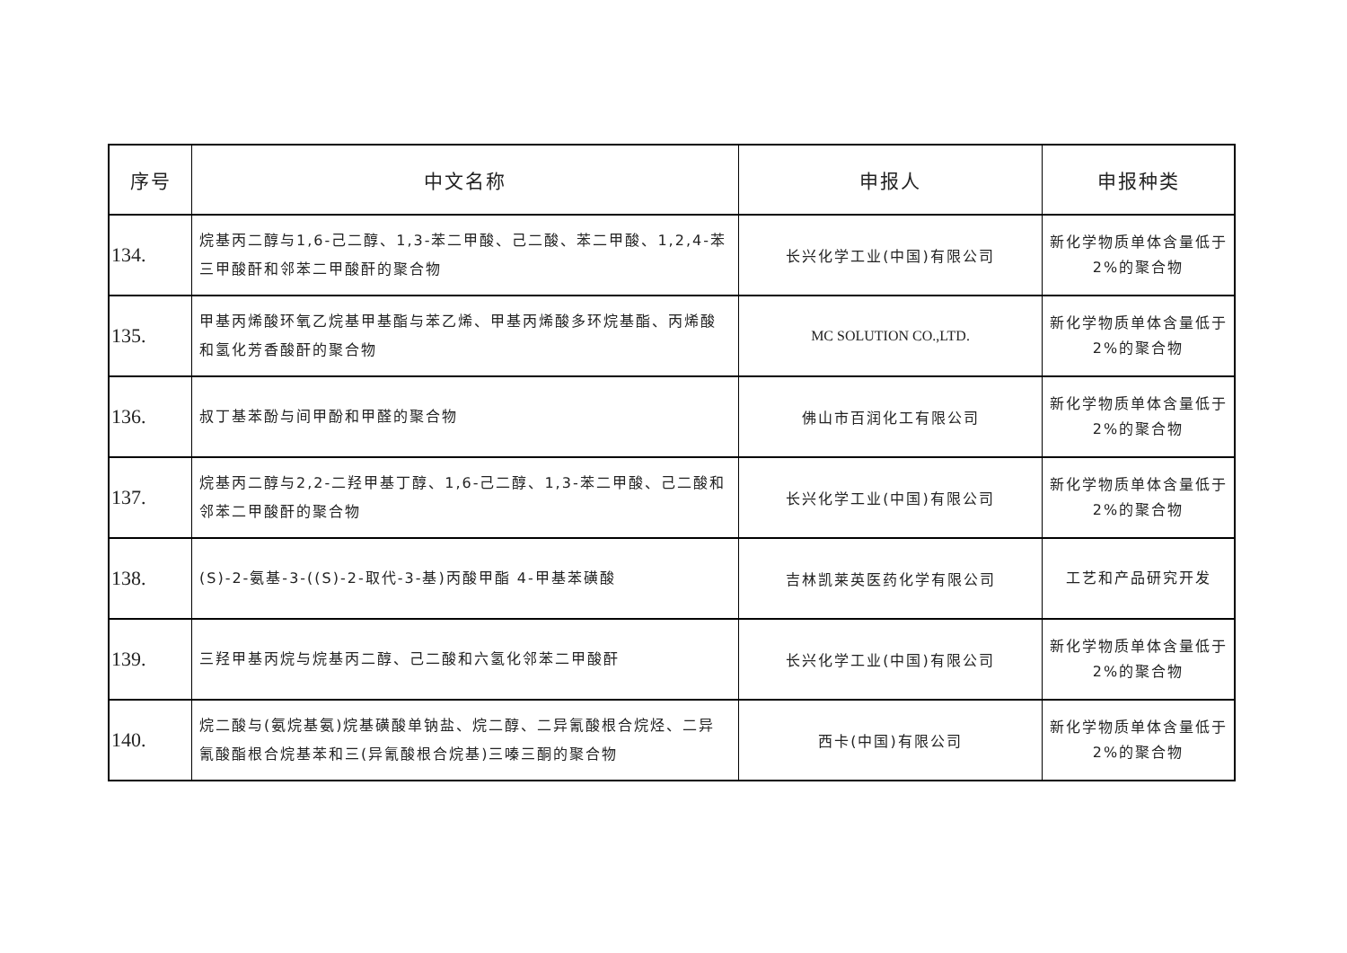| 序号 | 中文名称 | 申报人 | 申报种类 |
| --- | --- | --- | --- |
| 134. | 烷基丙二醇与1,6-己二醇、1,3-苯二甲酸、己二酸、苯二甲酸、1,2,4-苯三甲酸酐和邻苯二甲酸酐的聚合物 | 长兴化学工业(中国)有限公司 | 新化学物质单体含量低于2%的聚合物 |
| 135. | 甲基丙烯酸环氧乙烷基甲基酯与苯乙烯、甲基丙烯酸多环烷基酯、丙烯酸和氢化芳香酸酐的聚合物 | MC SOLUTION CO.,LTD. | 新化学物质单体含量低于2%的聚合物 |
| 136. | 叔丁基苯酚与间甲酚和甲醛的聚合物 | 佛山市百润化工有限公司 | 新化学物质单体含量低于2%的聚合物 |
| 137. | 烷基丙二醇与2,2-二羟甲基丁醇、1,6-己二醇、1,3-苯二甲酸、己二酸和邻苯二甲酸酐的聚合物 | 长兴化学工业(中国)有限公司 | 新化学物质单体含量低于2%的聚合物 |
| 138. | (S)-2-氨基-3-((S)-2-取代-3-基)丙酸甲酯 4-甲基苯磺酸 | 吉林凯莱英医药化学有限公司 | 工艺和产品研究开发 |
| 139. | 三羟甲基丙烷与烷基丙二醇、己二酸和六氢化邻苯二甲酸酐 | 长兴化学工业(中国)有限公司 | 新化学物质单体含量低于2%的聚合物 |
| 140. | 烷二酸与(氨烷基氨)烷基磺酸单钠盐、烷二醇、二异氰酸根合烷烃、二异氰酸酯根合烷基苯和三(异氰酸根合烷基)三嗪三酮的聚合物 | 西卡(中国)有限公司 | 新化学物质单体含量低于2%的聚合物 |